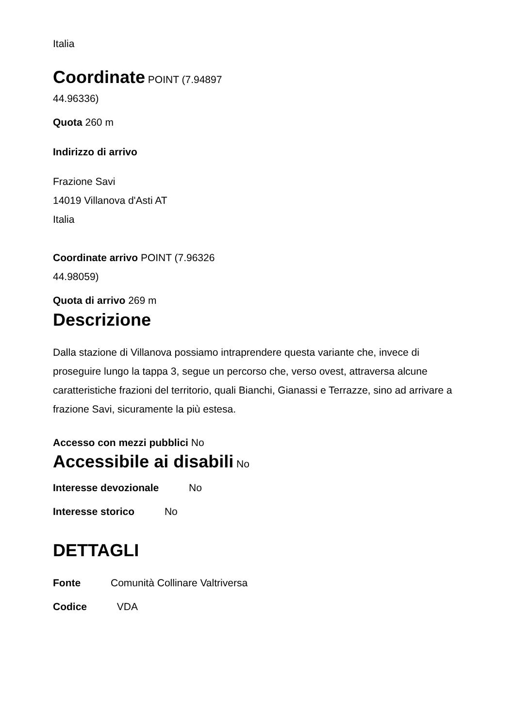Italia
Coordinate POINT (7.94897 44.96336)
Quota 260 m
Indirizzo di arrivo
Frazione Savi
14019 Villanova d'Asti AT
Italia
Coordinate arrivo POINT (7.96326 44.98059)
Quota di arrivo 269 m
Descrizione
Dalla stazione di Villanova possiamo intraprendere questa variante che, invece di proseguire lungo la tappa 3, segue un percorso che, verso ovest, attraversa alcune caratteristiche frazioni del territorio, quali Bianchi, Gianassi e Terrazze, sino ad arrivare a frazione Savi, sicuramente la più estesa.
Accesso con mezzi pubblici No
Accessibile ai disabili No
Interesse devozionale No
Interesse storico No
DETTAGLI
Fonte Comunità Collinare Valtriversa
Codice VDA